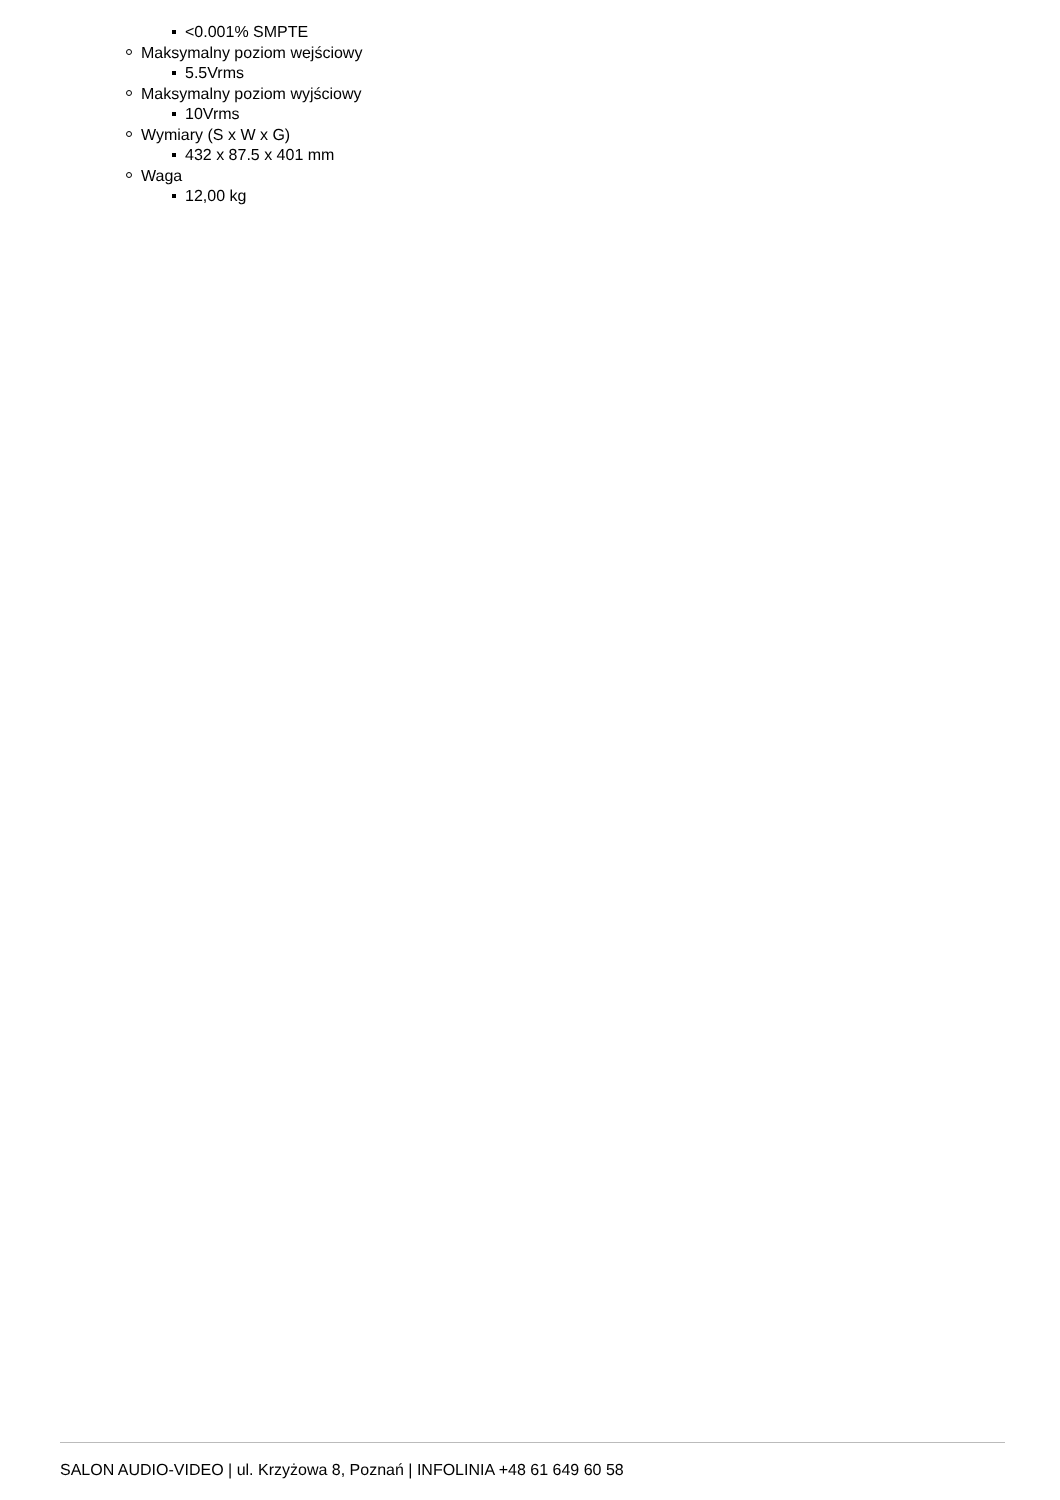<0.001% SMPTE
Maksymalny poziom wejściowy
5.5Vrms
Maksymalny poziom wyjściowy
10Vrms
Wymiary (S x W x G)
432 x 87.5 x 401 mm
Waga
12,00 kg
SALON AUDIO-VIDEO | ul. Krzyżowa 8, Poznań | INFOLINIA +48 61 649 60 58